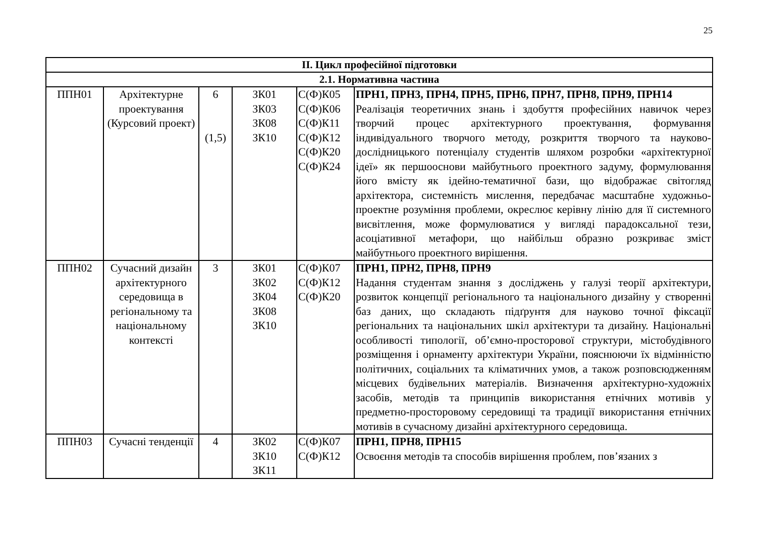25
| ІІ. Цикл професійної підготовки | | | | | |
| --- | --- | --- | --- | --- | --- |
| 2.1. Нормативна частина | | | | | |
| ППН01 | Архітектурне проектування (Курсовий проект) | 6 (1,5) | ЗК01 ЗК03 ЗК08 ЗК10 | С(Ф)К05 С(Ф)К06 С(Ф)К11 С(Ф)К12 С(Ф)К20 С(Ф)К24 | ПРН1, ПРН3, ПРН4, ПРН5, ПРН6, ПРН7, ПРН8, ПРН9, ПРН14 Реалізація теоретичних знань і здобуття професійних навичок через творчий процес архітектурного проектування, формування індивідуального творчого методу, розкриття творчого та науково-дослідницького потенціалу студентів шляхом розробки «архітектурної ідеї» як першооснови майбутнього проектного задуму, формулювання його вмісту як ідейно-тематичної бази, що відображає світогляд архітектора, системність мислення, передбачає масштабне художньо-проектне розуміння проблеми, окреслює керівну лінію для її системного висвітлення, може формулюватися у вигляді парадоксальної тези, асоціативної метафори, що найбільш образно розкриває зміст майбутнього проектного вирішення. |
| ППН02 | Сучасний дизайн архітектурного середовища в регіональному та національному контексті | 3 | ЗК01 ЗК02 ЗК04 ЗК08 ЗК10 | С(Ф)К07 С(Ф)К12 С(Ф)К20 | ПРН1, ПРН2, ПРН8, ПРН9 Надання студентам знання з досліджень у галузі теорії архітектури, розвиток концепції регіонального та національного дизайну у створенні баз даних, що складають підґрунтя для науково точної фіксації регіональних та національних шкіл архітектури та дизайну. Національні особливості типології, об’ємно-просторової структури, містобудівного розміщення і орнаменту архітектури України, пояснюючи їх відмінністю політичних, соціальних та кліматичних умов, а також розповсюдженням місцевих будівельних матеріалів. Визначення архітектурно-художніх засобів, методів та принципів використання етнічних мотивів у предметно-просторовому середовищі та традиції використання етнічних мотивів в сучасному дизайні архітектурного середовища. |
| ППН03 | Сучасні тенденції | 4 | ЗК02 ЗК10 ЗК11 | С(Ф)К07 С(Ф)К12 | ПРН1, ПРН8, ПРН15 Освоєння методів та способів вирішення проблем, пов’язаних з |